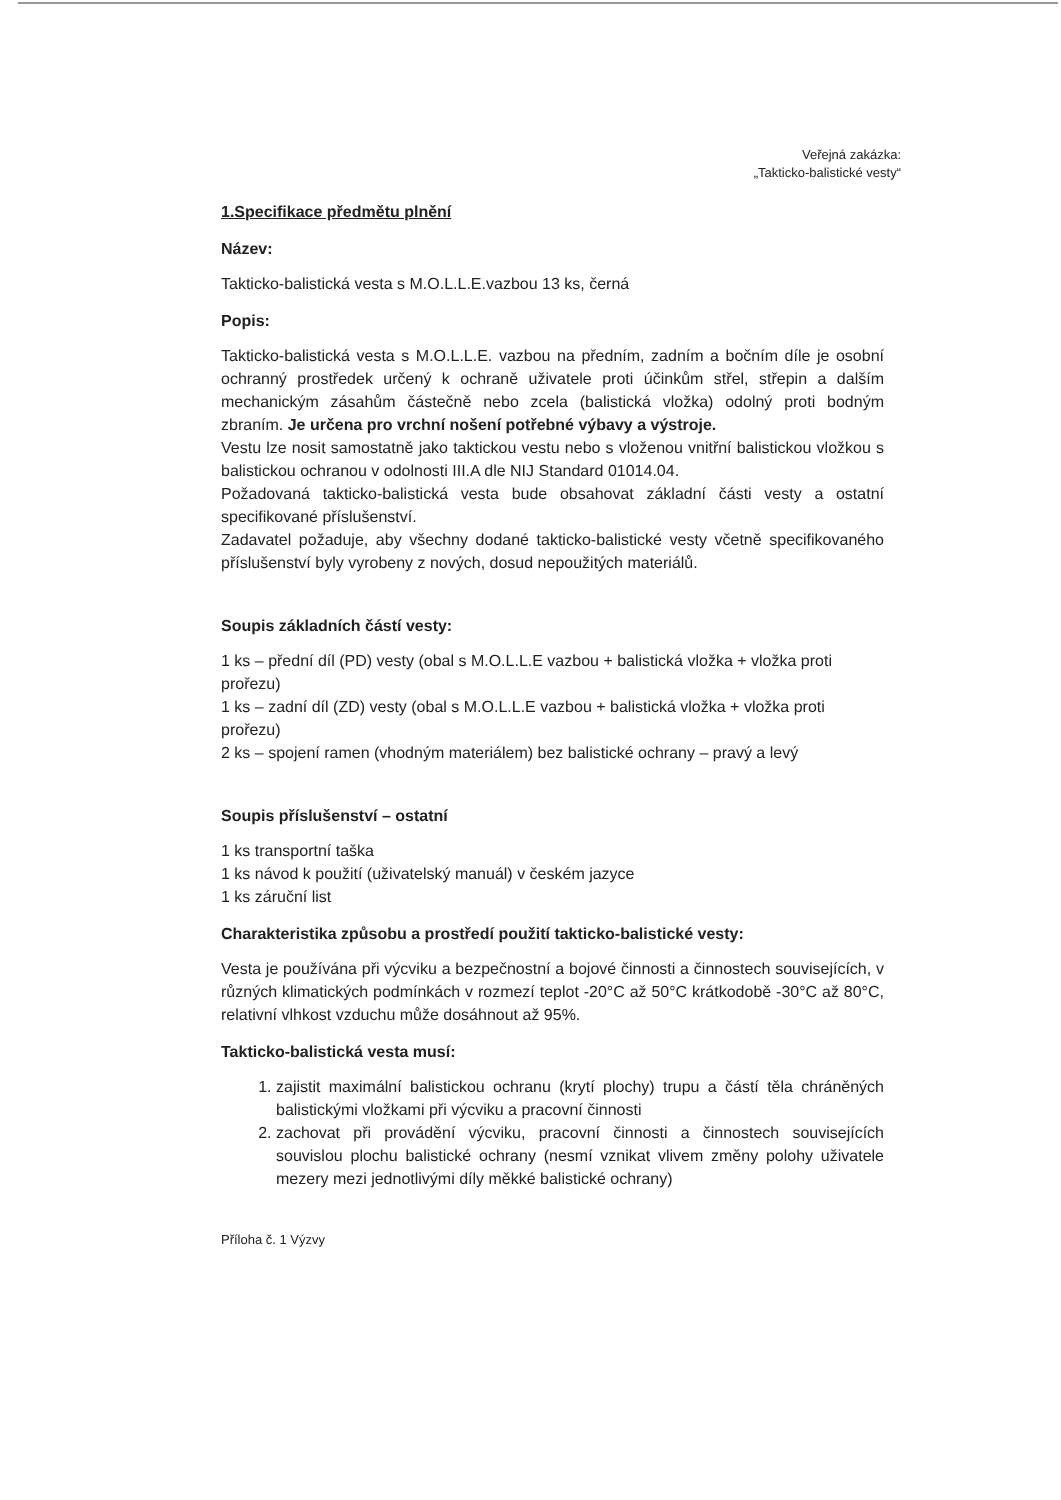Veřejná zakázka:
„Takticko-balistické vesty“
1.Specifikace předmětu plnění
Název:
Takticko-balistická vesta s M.O.L.L.E.vazbou 13 ks, černá
Popis:
Takticko-balistická vesta s M.O.L.L.E. vazbou na předním, zadním a bočním díle je osobní ochranný prostředek určený k ochraně uživatele proti účinkům střel, střepin a dalším mechanickým zásahům částečně nebo zcela (balistická vložka) odolný proti bodným zbraním. Je určena pro vrchní nošení potřebné výbavy a výstroje.
Vestu lze nosit samostatně jako taktickou vestu nebo s vloženou vnitřní balistickou vložkou s balistickou ochranou v odolnosti III.A dle NIJ Standard 01014.04.
Požadovaná takticko-balistická vesta bude obsahovat základní části vesty a ostatní specifikované příslušenství.
Zadavatel požaduje, aby všechny dodané takticko-balistické vesty včetně specifikovaného příslušenství byly vyrobeny z nových, dosud nepoužitých materiálů.
Soupis základních částí vesty:
1 ks – přední díl (PD) vesty (obal s M.O.L.L.E vazbou + balistická vložka + vložka proti prořezu)
1 ks – zadní díl (ZD) vesty (obal s M.O.L.L.E vazbou + balistická vložka + vložka proti prořezu)
2 ks – spojení ramen (vhodným materiálem) bez balistické ochrany – pravý a levý
Soupis příslušenství – ostatní
1 ks transportní taška
1 ks návod k použití (uživatelský manuál) v českém jazyce
1 ks záruční list
Charakteristika způsobu a prostředí použití takticko-balistické vesty:
Vesta je používána při výcviku a bezpečnostní a bojové činnosti a činnostech souvisejících, v různých klimatických podmínkách v rozmezí teplot -20°C až 50°C krátkodobě -30°C až 80°C, relativní vlhkost vzduchu může dosáhnout až 95%.
Takticko-balistická vesta musí:
1. zajistit maximální balistickou ochranu (krytí plochy) trupu a částí těla chráněných balistickými vložkami při výcviku a pracovní činnosti
2. zachovat při provádění výcviku, pracovní činnosti a činnostech souvisejících souvislou plochu balistické ochrany (nesmí vznikat vlivem změny polohy uživatele mezery mezi jednotlivými díly měkké balistické ochrany)
Příloha č. 1 Výzvy